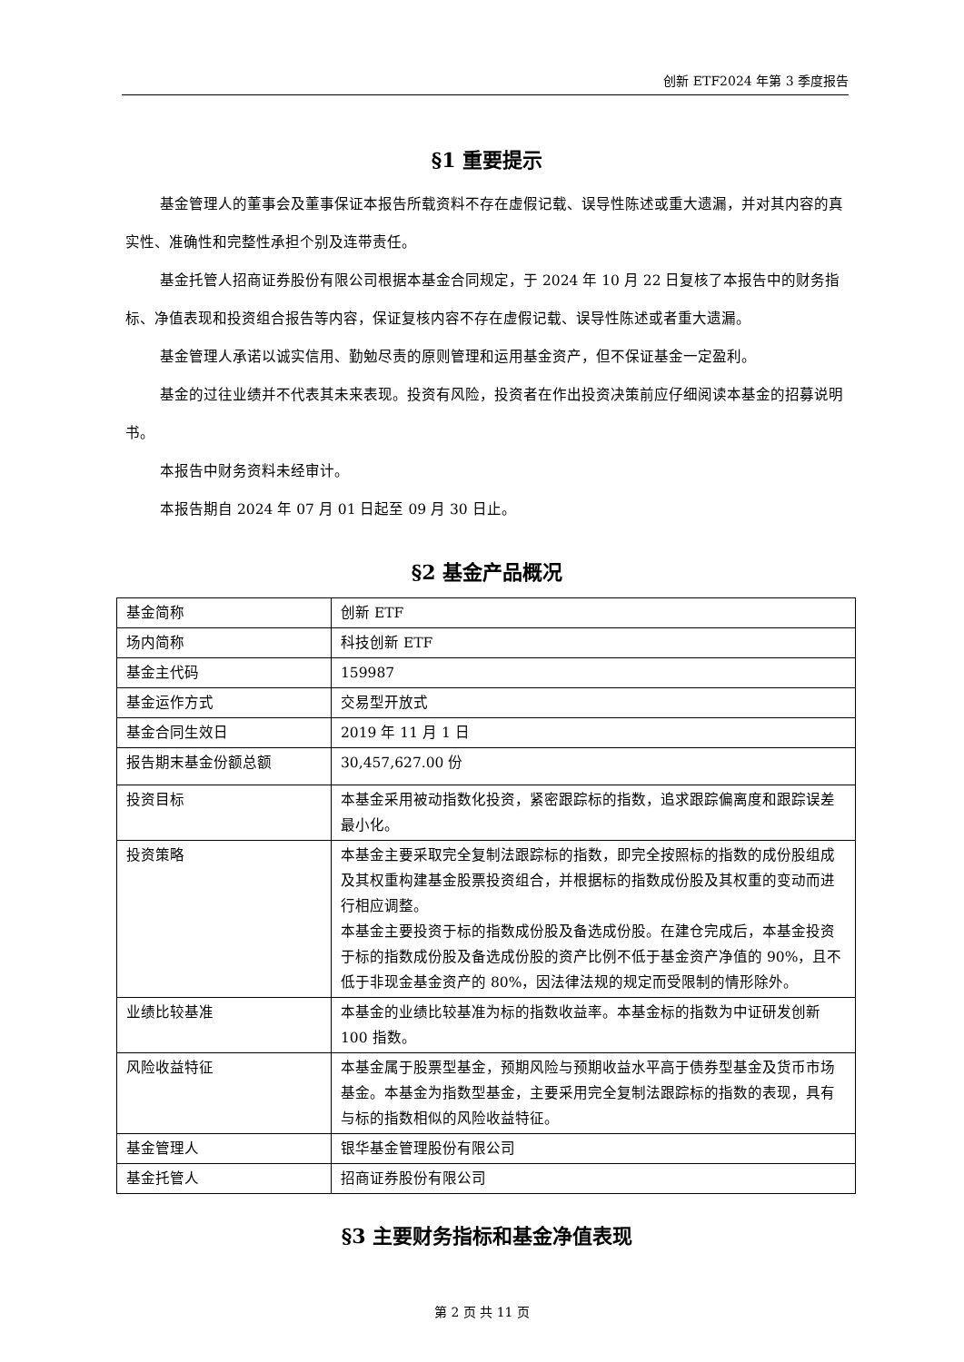创新 ETF2024 年第 3 季度报告
§1 重要提示
基金管理人的董事会及董事保证本报告所载资料不存在虚假记载、误导性陈述或重大遗漏，并对其内容的真实性、准确性和完整性承担个别及连带责任。
基金托管人招商证券股份有限公司根据本基金合同规定，于 2024 年 10 月 22 日复核了本报告中的财务指标、净值表现和投资组合报告等内容，保证复核内容不存在虚假记载、误导性陈述或者重大遗漏。
基金管理人承诺以诚实信用、勤勉尽责的原则管理和运用基金资产，但不保证基金一定盈利。
基金的过往业绩并不代表其未来表现。投资有风险，投资者在作出投资决策前应仔细阅读本基金的招募说明书。
本报告中财务资料未经审计。
本报告期自 2024 年 07 月 01 日起至 09 月 30 日止。
§2 基金产品概况
| 基金简称 | 创新 ETF |
| 场内简称 | 科技创新 ETF |
| 基金主代码 | 159987 |
| 基金运作方式 | 交易型开放式 |
| 基金合同生效日 | 2019 年 11 月 1 日 |
| 报告期末基金份额总额 | 30,457,627.00 份 |
| 投资目标 | 本基金采用被动指数化投资，紧密跟踪标的指数，追求跟踪偏离度和跟踪误差最小化。 |
| 投资策略 | 本基金主要采取完全复制法跟踪标的指数，即完全按照标的指数的成份股组成及其权重构建基金股票投资组合，并根据标的指数成份股及其权重的变动而进行相应调整。 本基金主要投资于标的指数成份股及备选成份股。在建仓完成后，本基金投资于标的指数成份股及备选成份股的资产比例不低于基金资产净值的 90%，且不低于非现金基金资产的 80%，因法律法规的规定而受限制的情形除外。 |
| 业绩比较基准 | 本基金的业绩比较基准为标的指数收益率。本基金标的指数为中证研发创新 100 指数。 |
| 风险收益特征 | 本基金属于股票型基金，预期风险与预期收益水平高于债券型基金及货币市场基金。本基金为指数型基金，主要采用完全复制法跟踪标的指数的表现，具有与标的指数相似的风险收益特征。 |
| 基金管理人 | 银华基金管理股份有限公司 |
| 基金托管人 | 招商证券股份有限公司 |
§3 主要财务指标和基金净值表现
第 2 页 共 11 页